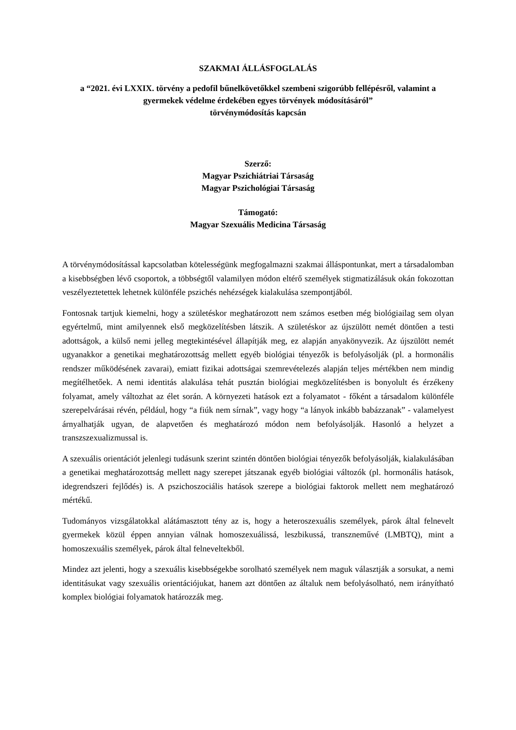SZAKMAI ÁLLÁSFOGLALÁS
a “2021. évi LXXIX. törvény a pedofil bűnelkövetőkkel szembeni szigorúbb fellépésről, valamint a gyermekek védelme érdekében egyes törvények módosításáról”
törvénymódosítás kapcsán
Szerző:
Magyar Pszichiátriai Társaság
Magyar Pszichológiai Társaság
Támogató:
Magyar Szexuális Medicina Társaság
A törvénymódosítással kapcsolatban kötelességünk megfogalmazni szakmai álláspontunkat, mert a társadalomban a kisebbségben lévő csoportok, a többségtől valamilyen módon eltérő személyek stigmatizálásuk okán fokozottan veszélyeztetettek lehetnek különféle pszichés nehézségek kialakulása szempontjából.
Fontosnak tartjuk kiemelni, hogy a születéskor meghatározott nem számos esetben még biológiailag sem olyan egyértelmű, mint amilyennek első megközelítésben látszik. A születéskor az újszülött nemét döntően a testi adottságok, a külső nemi jelleg megtekintésével állapítják meg, ez alapján anyakönyvezik. Az újszülött nemét ugyanakkor a genetikai meghatározottság mellett egyéb biológiai tényezők is befolyásolják (pl. a hormonális rendszer működésének zavarai), emiatt fizikai adottságai szemrevételezés alapján teljes mértékben nem mindig megítélhetőek. A nemi identitás alakulása tehát pusztán biológiai megközelítésben is bonyolult és érzékeny folyamat, amely változhat az élet során. A környezeti hatások ezt a folyamatot - főként a társadalom különféle szerepelvárásai révén, például, hogy “a fiúk nem sírnak”, vagy hogy “a lányok inkább babázzanak” - valamelyest árnyalhatják ugyan, de alapvetően és meghatározó módon nem befolyásolják. Hasonló a helyzet a transzszexualizmussal is.
A szexuális orientációt jelenlegi tudásunk szerint szintén döntően biológiai tényezők befolyásolják, kialakulásában a genetikai meghatározottság mellett nagy szerepet játszanak egyéb biológiai változók (pl. hormonális hatások, idegrendszeri fejlődés) is. A pszichoszociális hatások szerepe a biológiai faktorok mellett nem meghatározó mértékű.
Tudományos vizsgálatokkal alátámasztott tény az is, hogy a heteroszexuális személyek, párok által felnevelt gyermekek közül éppen annyian válnak homoszexuálissá, leszbikussá, transzneművé (LMBTQ), mint a homoszexuális személyek, párok által felneveltekből.
Mindez azt jelenti, hogy a szexuális kisebbségekbe sorolható személyek nem maguk választják a sorsukat, a nemi identitásukat vagy szexuális orientációjukat, hanem azt döntően az általuk nem befolyásolható, nem irányítható komplex biológiai folyamatok határozzák meg.